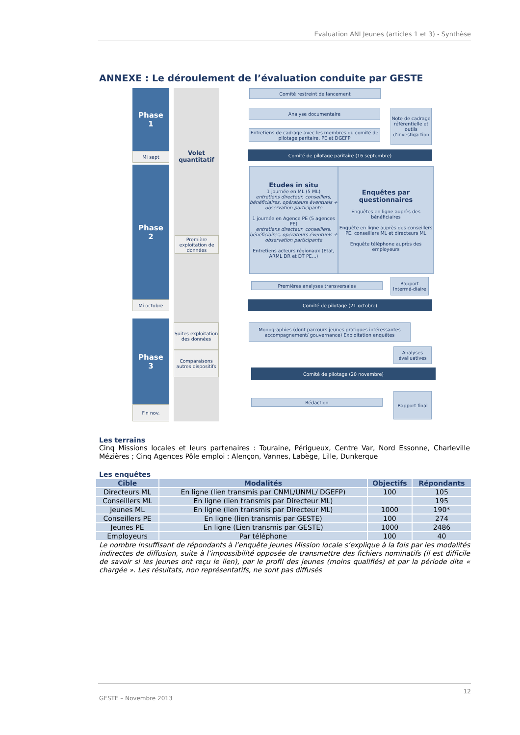Evaluation ANI Jeunes (articles 1 et 3) - Synthèse
ANNEXE : Le déroulement de l’évaluation conduite par GESTE
Phase
1
Mi sept
Phase
2
Mi octobre
Phase
3
Fin nov.
Volet quantitatif
Première exploitation de données
Suites exploitation des données
Comparaisons autres dispositifs
Comité restreint de lancement
Analyse documentaire
Entretiens de cadrage avec les membres du comité de pilotage paritaire, PE et DGEFP
Note de cadrage référentielle et outils d’investiga-tion
Comité de pilotage paritaire (16 septembre)
Etudes in situ
1 journée en ML (5 ML)
entretiens directeur, conseillers, bénéficiaires, opérateurs éventuels + observation participante
1 journée en Agence PE (5 agences PE)
entretiens directeur, conseillers, bénéficiaires, opérateurs éventuels + observation participante
Entretiens acteurs régionaux (Etat, ARML DR et DT PE...)
Enquêtes par questionnaires
Enquêtes en ligne auprès des bénéficiaires
Enquête en ligne auprès des conseillers PE, conseillers ML et directeurs ML
Enquête téléphone auprès des employeurs
Premières analyses transversales
Rapport Intermé-diaire
Comité de pilotage (21 octobre)
Monographies (dont parcours jeunes pratiques intéressantes accompagnement/ gouvernance) Exploitation enquêtes
Analyses évalluatives
Comité de pilotage (20 novembre)
Rédaction
Rapport final
Les terrains
Cinq Missions locales et leurs partenaires : Touraine, Périgueux, Centre Var, Nord Essonne, Charleville Mézières ; Cinq Agences Pôle emploi : Alençon, Vannes, Labège, Lille, Dunkerque
Les enquêtes
| Cible | Modalités | Objectifs | Répondants |
| --- | --- | --- | --- |
| Directeurs ML | En ligne (lien transmis par CNML/UNML/ DGEFP) | 100 | 105 |
| Conseillers ML | En ligne (lien transmis par Directeur ML) | | 195 |
| Jeunes ML | En ligne (lien transmis par Directeur ML) | 1000 | 190* |
| Conseillers PE | En ligne (lien transmis par GESTE) | 100 | 274 |
| Jeunes PE | En ligne (Lien transmis par GESTE) | 1000 | 2486 |
| Employeurs | Par téléphone | 100 | 40 |
Le nombre insuffisant de répondants à l’enquête Jeunes Mission locale s’explique à la fois par les modalités indirectes de diffusion, suite à l’impossibilité opposée de transmettre des fichiers nominatifs (il est difficile de savoir si les jeunes ont reçu le lien), par le profil des jeunes (moins qualifiés) et par la période dite « chargée ». Les résultats, non représentatifs, ne sont pas diffusés
12
GESTE – Novembre 2013